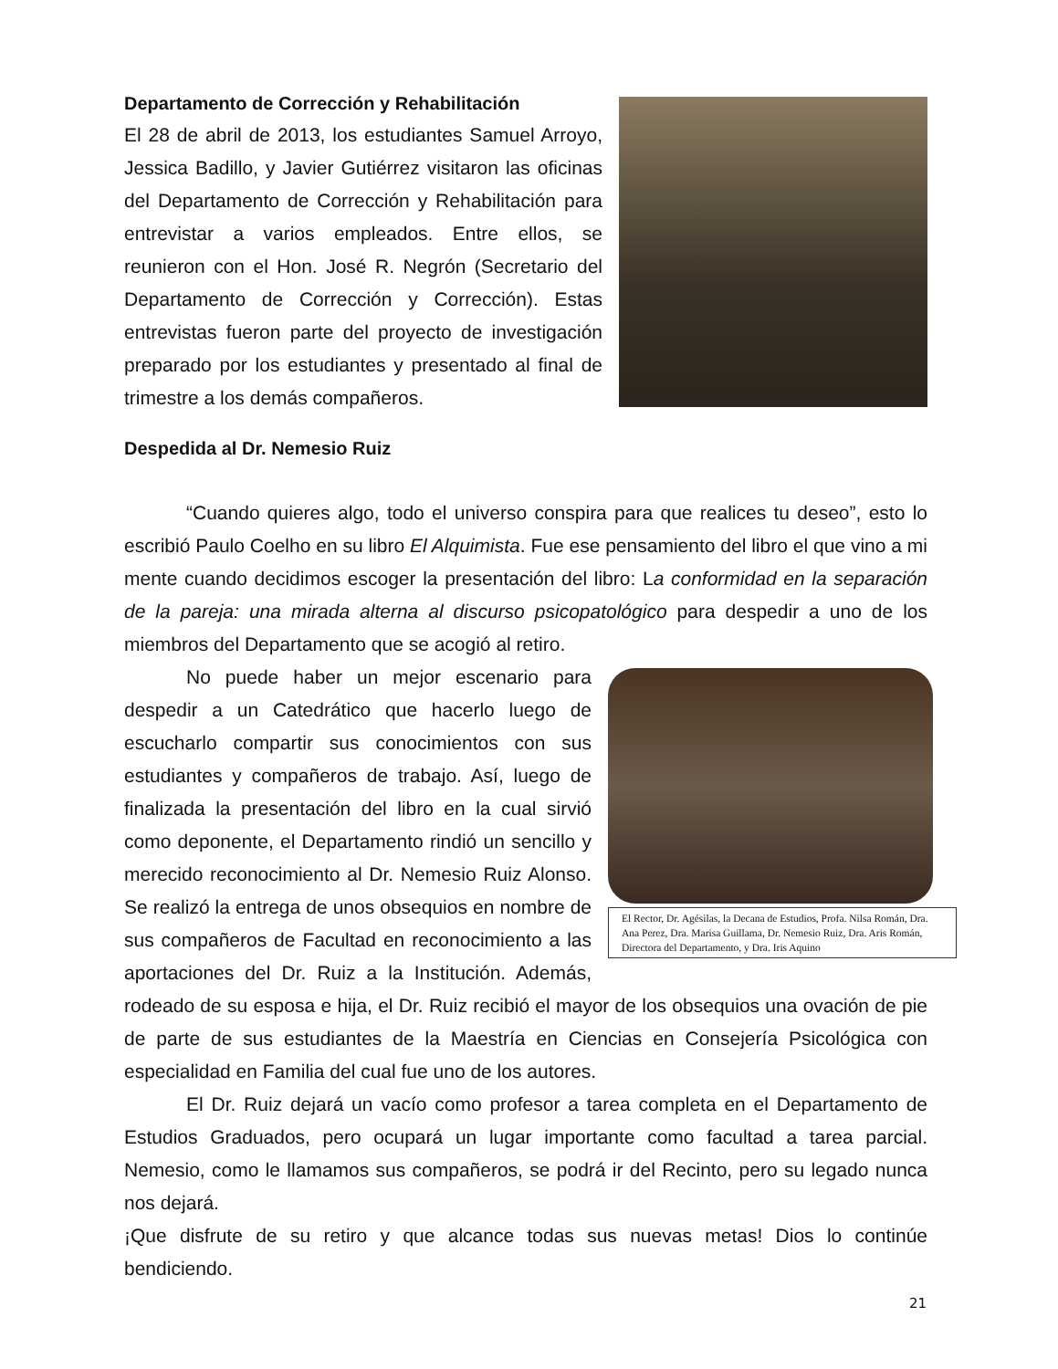Departamento de Corrección y Rehabilitación
El 28 de abril de 2013, los estudiantes Samuel Arroyo, Jessica Badillo, y Javier Gutiérrez visitaron las oficinas del Departamento de Corrección y Rehabilitación para entrevistar a varios empleados. Entre ellos, se reunieron con el Hon. José R. Negrón (Secretario del Departamento de Corrección y Corrección). Estas entrevistas fueron parte del proyecto de investigación preparado por los estudiantes y presentado al final de trimestre a los demás compañeros.
Despedida al Dr. Nemesio Ruiz
“Cuando quieres algo, todo el universo conspira para que realices tu deseo”, esto lo escribió Paulo Coelho en su libro El Alquimista. Fue ese pensamiento del libro el que vino a mi mente cuando decidimos escoger la presentación del libro: La conformidad en la separación de la pareja: una mirada alterna al discurso psicopatológico para despedir a uno de los miembros del Departamento que se acogió al retiro.
El Rector, Dr. Agésilas, la Decana de Estudios, Profa. Nilsa Román, Dra. Ana Perez, Dra. Marisa Guillama, Dr. Nemesio Ruiz, Dra. Aris Román, Directora del Departamento, y Dra. Iris Aquino
No puede haber un mejor escenario para despedir a un Catedrático que hacerlo luego de escucharlo compartir sus conocimientos con sus estudiantes y compañeros de trabajo. Así, luego de finalizada la presentación del libro en la cual sirvió como deponente, el Departamento rindió un sencillo y merecido reconocimiento al Dr. Nemesio Ruiz Alonso. Se realizó la entrega de unos obsequios en nombre de sus compañeros de Facultad en reconocimiento a las aportaciones del Dr. Ruiz a la Institución. Además, rodeado de su esposa e hija, el Dr. Ruiz recibió el mayor de los obsequios una ovación de pie de parte de sus estudiantes de la Maestría en Ciencias en Consejería Psicológica con especialidad en Familia del cual fue uno de los autores.
El Dr. Ruiz dejará un vacío como profesor a tarea completa en el Departamento de Estudios Graduados, pero ocupará un lugar importante como facultad a tarea parcial. Nemesio, como le llamamos sus compañeros, se podrá ir del Recinto, pero su legado nunca nos dejará.
¡Que disfrute de su retiro y que alcance todas sus nuevas metas! Dios lo continúe bendiciendo.
21